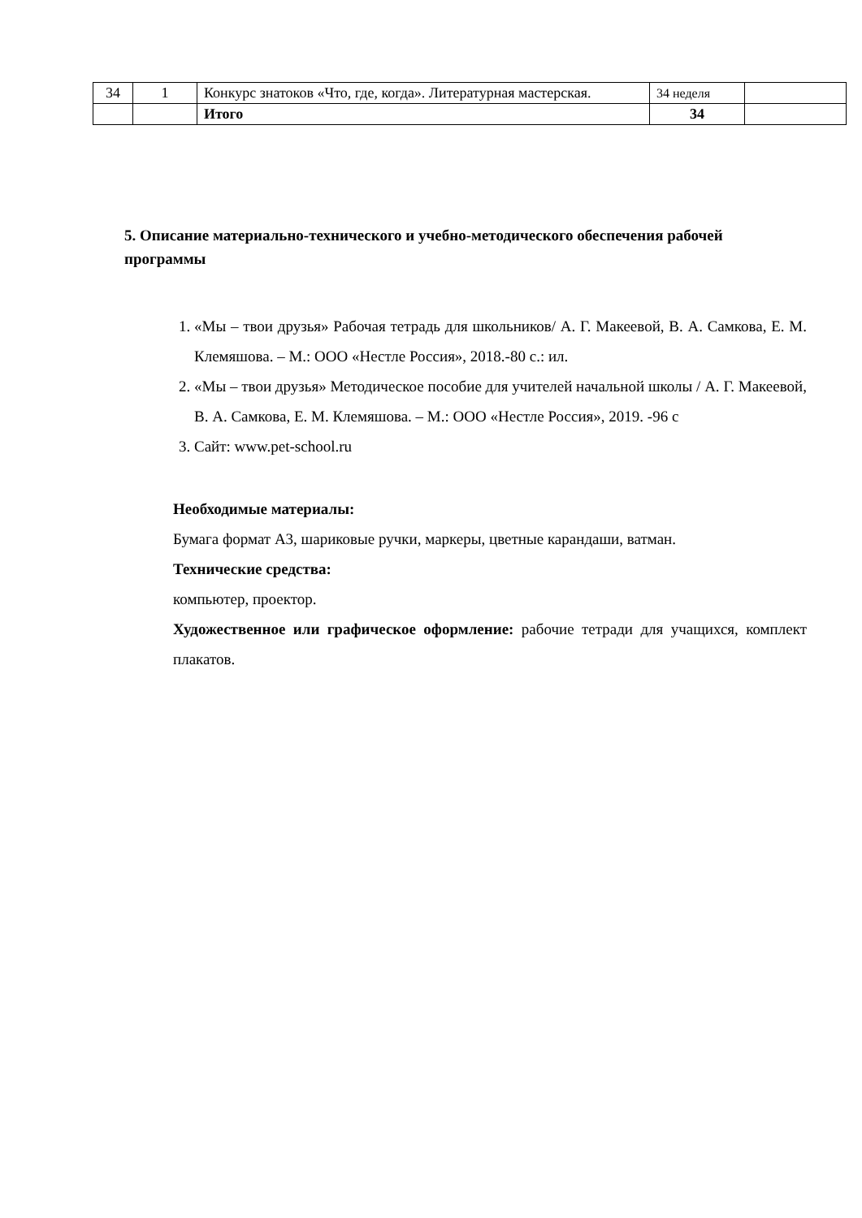| 34 | 1 | Конкурс знатоков «Что, где, когда». Литературная мастерская. | 34 неделя | |
| | | Итого | 34 | |
5. Описание материально-технического и учебно-методического обеспечения рабочей программы
1. «Мы – твои друзья» Рабочая тетрадь для школьников/ А. Г. Макеевой, В. А. Самкова, Е. М. Клемяшова. – М.: ООО «Нестле Россия», 2018.-80 с.: ил.
2. «Мы – твои друзья» Методическое пособие для учителей начальной школы / А. Г. Макеевой, В. А. Самкова, Е. М. Клемяшова. – М.: ООО «Нестле Россия», 2019. -96 с
3. Сайт: www.pet-school.ru
Необходимые материалы:
Бумага формат А3, шариковые ручки, маркеры, цветные карандаши, ватман.
Технические средства:
компьютер, проектор.
Художественное или графическое оформление: рабочие тетради для учащихся, комплект плакатов.